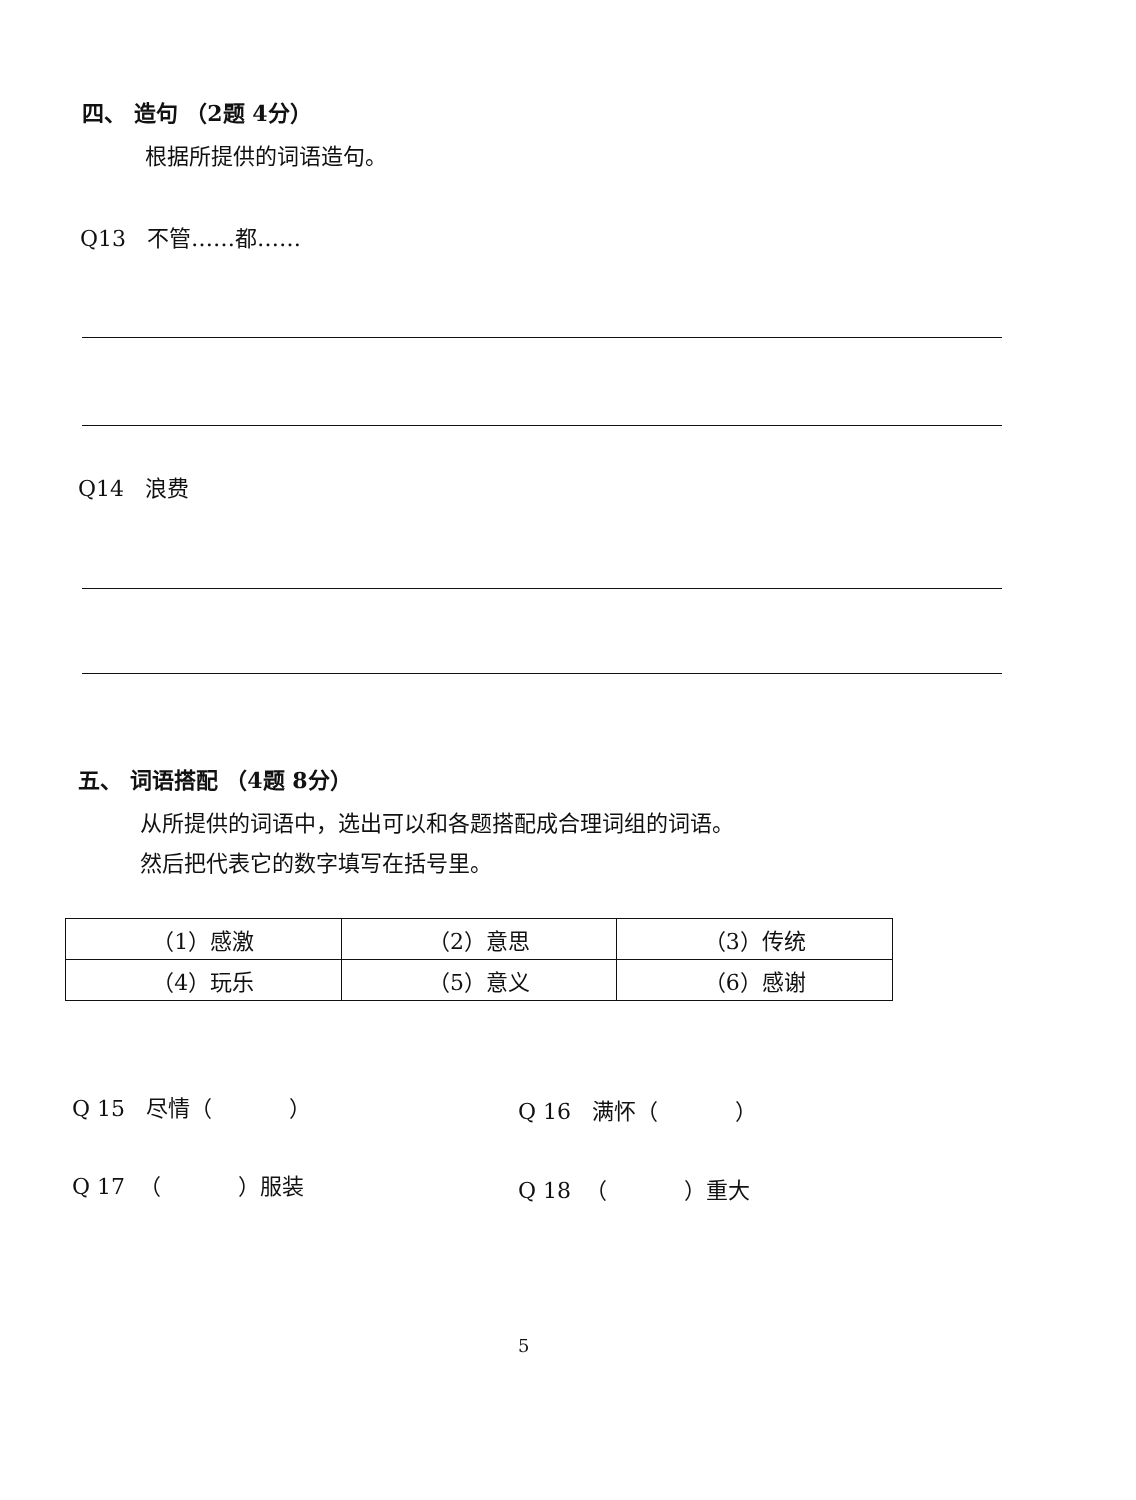四、 造句 （2题 4分）
根据所提供的词语造句。
Q13 不管……都……
Q14 浪费
五、 词语搭配 （4题 8分）
从所提供的词语中，选出可以和各题搭配成合理词组的词语。
然后把代表它的数字填写在括号里。
| （1）感激 | （2）意思 | （3）传统 |
| （4）玩乐 | （5）意义 | （6）感谢 |
Q 15 尽情（ ） Q 16 满怀（ ）
Q 17 （ ）服装 Q 18 （ ）重大
5